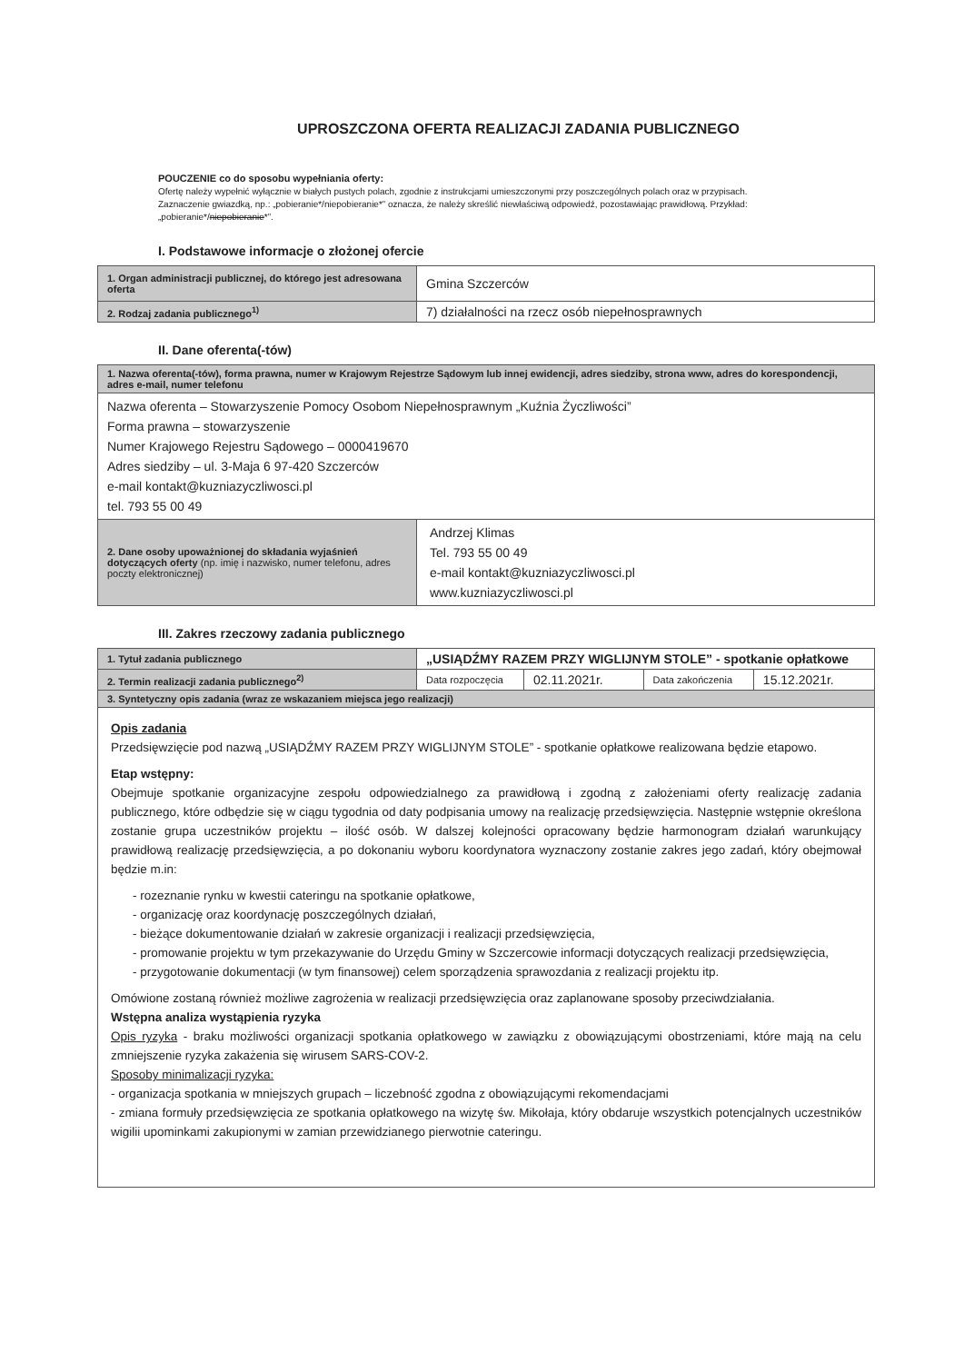UPROSZCZONA OFERTA REALIZACJI ZADANIA PUBLICZNEGO
POUCZENIE co do sposobu wypełniania oferty:
Ofertę należy wypełnić wyłącznie w białych pustych polach, zgodnie z instrukcjami umieszczonymi przy poszczególnych polach oraz w przypisach.
Zaznaczenie gwiazdką, np.: „pobieranie*/niepobieranie*” oznacza, że należy skreślić niewłaściwą odpowiedź, pozostawiając prawidłową. Przykład: „pobieranie*/niepobieranie*”.
I. Podstawowe informacje o złożonej ofercie
| 1. Organ administracji publicznej, do którego jest adresowana oferta | Gmina Szczerców |
| 2. Rodzaj zadania publicznego<sup>1)</sup> | 7) działalności na rzecz osób niepełnosprawnych |
II. Dane oferenta(-tów)
| 1. Nazwa oferenta(-tów), forma prawna, numer w Krajowym Rejestrze Sądowym lub innej ewidencji, adres siedziby, strona www, adres do korespondencji, adres e-mail, numer telefonu | |
| Nazwa oferenta – Stowarzyszenie Pomocy Osobom Niepełnosprawnym „Kuźnia Życzliwości” Forma prawna – stowarzyszenie Numer Krajowego Rejestru Sądowego – 0000419670 Adres siedziby – ul. 3-Maja 6 97-420 Szczerców e-mail kontakt@kuzniazyczliwosci.pl tel. 793 55 00 49 | |
| 2. Dane osoby upoważnionej do składania wyjaśnień dotyczących oferty (np. imię i nazwisko, numer telefonu, adres poczty elektronicznej) | Andrzej Klimas Tel. 793 55 00 49 e-mail kontakt@kuzniazyczliwosci.pl www.kuzniazyczliwosci.pl |
III. Zakres rzeczowy zadania publicznego
| 1. Tytuł zadania publicznego | „USIĄDŹMY RAZEM PRZY WIGLIJNYM STOLE” - spotkanie opłatkowe | | | |
| 2. Termin realizacji zadania publicznego<sup>2)</sup> | Data rozpoczęcia | 02.11.2021r. | Data zakończenia | 15.12.2021r. |
| 3. Syntetyczny opis zadania (wraz ze wskazaniem miejsca jego realizacji) | | | | |
| Opis zadania Przedsięwzięcie pod nazwą „USIĄDŹMY RAZEM PRZY WIGLIJNYM STOLE” - spotkanie opłatkowe realizowana będzie etapowo. Etap wstępny: Obejmuje spotkanie organizacyjne zespołu odpowiedzialnego za prawidłową i zgodną z założeniami oferty realizację zadania publicznego, które odbędzie się w ciągu tygodnia od daty podpisania umowy na realizację przedsięwzięcia. Następnie wstępnie określona zostanie grupa uczestników projektu – ilość osób. W dalszej kolejności opracowany będzie harmonogram działań warunkujący prawidłową realizację przedsięwzięcia, a po dokonaniu wyboru koordynatora wyznaczony zostanie zakres jego zadań, który obejmował będzie m.in: - rozeznanie rynku w kwestii cateringu na spotkanie opłatkowe, - organizację oraz koordynację poszczególnych działań, - bieżące dokumentowanie działań w zakresie organizacji i realizacji przedsięwzięcia, - promowanie projektu w tym przekazywanie do Urzędu Gminy w Szczercowie informacji dotyczących realizacji przedsięwzięcia, - przygotowanie dokumentacji (w tym finansowej) celem sporządzenia sprawozdania z realizacji projektu itp. Omówione zostaną również możliwe zagrożenia w realizacji przedsięwzięcia oraz zaplanowane sposoby przeciwdziałania. Wstępna analiza wystąpienia ryzyka Opis ryzyka - braku możliwości organizacji spotkania opłatkowego w zawiązku z obowiązującymi obostrzeniami, które mają na celu zmniejszenie ryzyka zakażenia się wirusem SARS-COV-2. Sposoby minimalizacji ryzyka: - organizacja spotkania w mniejszych grupach – liczebność zgodna z obowiązującymi rekomendacjami - zmiana formuły przedsięwzięcia ze spotkania opłatkowego na wizytę św. Mikołaja, który obdaruje wszystkich potencjalnych uczestników wigilii upominkami zakupionymi w zamian przewidzianego pierwotnie cateringu. | | | | |